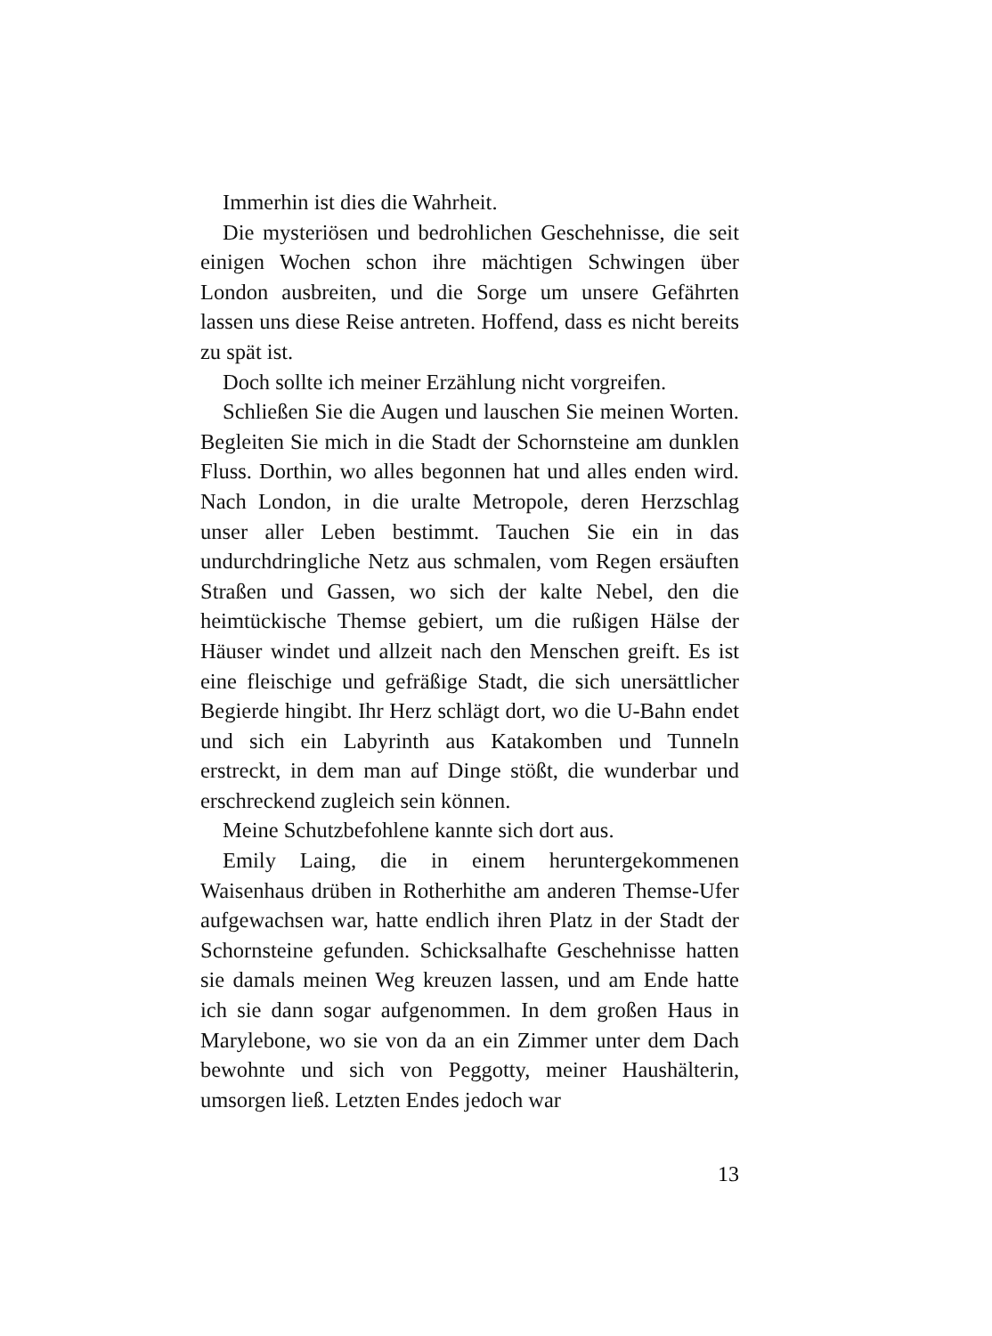Immerhin ist dies die Wahrheit.
Die mysteriösen und bedrohlichen Geschehnisse, die seit einigen Wochen schon ihre mächtigen Schwingen über London ausbreiten, und die Sorge um unsere Gefährten lassen uns diese Reise antreten. Hoffend, dass es nicht bereits zu spät ist.
Doch sollte ich meiner Erzählung nicht vorgreifen.
Schließen Sie die Augen und lauschen Sie meinen Worten. Begleiten Sie mich in die Stadt der Schornsteine am dunklen Fluss. Dorthin, wo alles begonnen hat und alles enden wird. Nach London, in die uralte Metropole, deren Herzschlag unser aller Leben bestimmt. Tauchen Sie ein in das undurchdringliche Netz aus schmalen, vom Regen ersäuften Straßen und Gassen, wo sich der kalte Nebel, den die heimtückische Themse gebiert, um die rußigen Hälse der Häuser windet und allzeit nach den Menschen greift. Es ist eine fleischige und gefräßige Stadt, die sich unersättlicher Begierde hingibt. Ihr Herz schlägt dort, wo die U-Bahn endet und sich ein Labyrinth aus Katakomben und Tunneln erstreckt, in dem man auf Dinge stößt, die wunderbar und erschreckend zugleich sein können.
Meine Schutzbefohlene kannte sich dort aus.
Emily Laing, die in einem heruntergekommenen Waisenhaus drüben in Rotherhithe am anderen Themse-Ufer aufgewachsen war, hatte endlich ihren Platz in der Stadt der Schornsteine gefunden. Schicksalhafte Geschehnisse hatten sie damals meinen Weg kreuzen lassen, und am Ende hatte ich sie dann sogar aufgenommen. In dem großen Haus in Marylebone, wo sie von da an ein Zimmer unter dem Dach bewohnte und sich von Peggotty, meiner Haushälterin, umsorgen ließ. Letzten Endes jedoch war
13